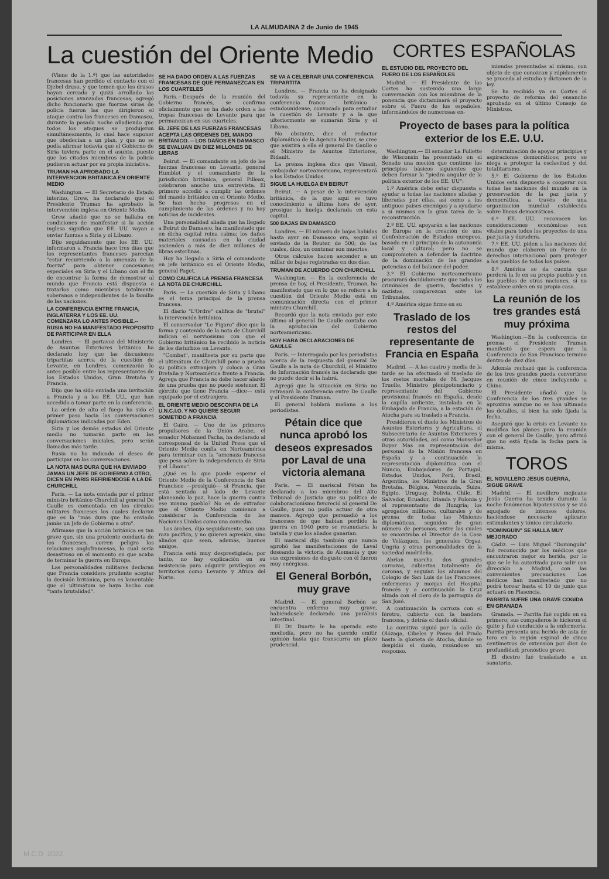LA ALMUDAINA 2 de Junio de 1945
La cuestión del Oriente Medio
(Viene de la 1.ª) que las autoridades francesas han perdido el contacto con el Djebel druso, y que temen que los drusos hayan cercado y quizá arrollado las posiciones avanzadas francesas; agregó dicho funcionario que fuerzas sirias de policía fueron las que dirigieron el ataque contra los franceses en Damasco, durante la pasada noche añadiendo que todos los ataques se produjeron simultáneamente, lo cual hace suponer que obedecían a un plan, y que no se podía afirmar todavía que el Gobierno de Siria tuviera parte en el asunto, puesto que los citados miembros de la policía pudieron actuar por su propia iniciativa.
TRUMAN HA APROBADO LA INTERVENCION BRITANICA EN ORIENTE MEDIO
Washington. — El Secretario de Estado interino, Grew, ha declarado que el Presidente Truman ha aprobado la intervención inglesa en Oriente Medio.
Grew añadió que no se hallaba en condiciones de manifestar si la acción inglesa significa que EE. UU. vayan a enviar fuerzas a Siria y el Líbano.
Dijo seguidamente que los EE. UU. informaron a Francia hace tres días que los representantes franceses parecían "estar recurriendo a la amenaza de la fuerza" para obtener concesiones especiales en Siria y el Líbano con el fin de encontrar la forma de demostrar al mundo que Francia está dispuesta a tratarlos como miembros totalmente soberanos e independientes de la familia de las naciones.
LA CONFERENCIA ENTRE FRANCIA, INGLATERRA Y LOS EE. UU. COMENZARA LO ANTES POSIBLE.--RUSIA NO HA MANIFESTADO PROPOSITO DE PARTICIPAR EN ELLA
Londres. — El portavoz del Ministerio de Asuntos Exteriores británico ha declarado hoy que las discusiones tripartitas acerca de la cuestión de Levante, en Londres, comenzarán lo antes posible entre los representantes de los Estados Unidos, Gran Bretaña y Francia.
Dijo que ha sido enviada una invitación a Francia y a los EE. UU., que han accedido a tomar parte en la conferencia.
La orden de alto el fuego ha sido el primer paso hacia las conversaciones diplomáticas indicadas por Eden.
Siria y los demás estados del Oriente medio no tomarán parte en las conversaciones iniciales, pero serán llamados más tarde.
Rusia no ha indicado el deseo de participar en las conversaciones.
LA NOTA MAS DURA QUE HA ENVIADO JAMAS UN JEFE DE GOBIERNO A OTRO, DICEN EN PARIS REFIRIENDOSE A LA DE CHURCHILL
París. — La nota enviada por el primer ministro británico Churchill al general De Gaulle es comentada en los círculos militares franceses los cuales declaran que es la "más dura que ha enviado jamás un Jefe de Gobierno a otro".
Afírmase que la acción británica es tan grave que, sin una prudente conducta de los franceses, corren peligro las relaciones anglofrancesas, lo cual sería desastroso en el momento en que acaba de terminar la guerra en Europa.
Las personalidades militares declaran que Francia considera prudente aceptar la decisión británica, pero es lamentable que el ultimátum se haya hecho con "tanta brutalidad".
SE HA DADO ORDEN A LAS FUERZAS FRANCESAS DE QUE PERMANEZCAN EN LOS CUARTELES
París.—Después de la reunión del Gobierno francés, se confirma oficialmente que se ha dado orden a las tropas francesas de Levante para que permanezcan en sus cuarteles.
EL JEFE DE LAS FUERZAS FRANCESAS ACEPTA LAS ORDENES DEL MANDO BRITANICO. -- LOS DAÑOS EN DAMASCO SE EVALUAN EN DIEZ MILLONES DE LIBRAS
Beirut. — El comandante en jefe de las fuerzas francesas en Levante, general Humblot y el comandante de la jurisdicción británica, general Pilleax, celebraron anoche una entrevista. El primero accedió a cumplir las órdenes del mando británico en el Oriente Medio. Se han hecho progresos en el cumplimiento de las órdenes y no hay noticias de incidentes.
Una personalidad aliada que ha llegado a Beirut de Damasco, ha manifestado que en dicha capital reina calma; los daños materiales causados en la ciudad ascienden a más de diez millones de libras esterlinas.
Hoy ha llegado a Siria el comandante en jefe británico en el Oriente Medio, general Paget.
COMO CALIFICA LA PRENSA FRANCESA LA NOTA DE CHURCHILL
París. — La cuestión de Siria y Líbano es el tema principal de la prensa francesa.
El diario "L'Ordre" califica de "brutal" la intervención británica.
El conservador "Le Figaro" dice que la forma y contenido de la nota de Churchill indican el nerviosismo con que el Gobierno británico ha recibido la noticia de los disturbios en Levante.
"Combat", manifiesta por su parte que el ultimátum de Churchill pone a prueba su política extranjera y coloca a Gran Bretaña y Norteamérica frente a Francia. Agrega que Francia no debe hacer alarde de una prueba que no puede sostener. El ejército que tiene Francia —dice— está equipado por el extranjero.
EL ORIENTE MEDIO DESCONFIA DE LA U.N.C.I.O. Y NO QUIERE SEGUIR SOMETIDO A FRANCIA
El Cairo. — Uno de los primeros propulsores de la Unión Arabe, el senador Mohamed Facha, ha declarado al corresponsal de la United Press que el Oriente Medio confía en Norteamérica para terminar con la "amenaza francesa que pesa sobre la independencia de Siria y el Líbano".
¿Qué es lo que puede esperar el Oriente Medio de la Conferencia de San Francisco —prosiguió— si Francia, que está sentada al lado de Levante planeando la paz, hace la guerra contra ese mismo pueblo? No es de extrañar que el Oriente Medio comience a considerar la Conferencia de las Naciones Unidas como una comedia.
Los árabes, dijo seguidamente, son una raza pacífica, y no quieren agresión, sino aliados que sean, además, buenos amigos.
Francia está muy desprestigiada; por tanto, no hay explicación en su insistencia para adquirir privilegios en territorios como Levante y Africa del Norte.
SE VA A CELEBRAR UNA CONFERENCIA TRIPARTITA
Londres. — Francia no ha designado todavía su representante en la conferencia franco - británico - estadounidense, convocada para estudiar la cuestión de Levante y a la que ulteriormente se sumarán Siria y el Líbano.
No obstante, dice el redactor diplomático de la Agencia Reuter, se cree que asistirá a ella el general De Gaulle o el Ministro de Asuntos Exteriores, Bidault.
La prensa inglesa dice que Vinant, embajador norteamericano, representará a los Estados Unidos.
SIGUE LA HUELGA EN BEIRUT
Beirut. — A pesar de la intervención británica, de la que aquí se tuvo conocimiento a última hora de ayer, prosigue la huelga declarada en esta capital.
500 BAJAS EN DAMASCO
Londres. — El número de bajas habidas hasta ayer en Damasco era, según el enviado de la Reuter, de 500; de las cuales, dice, un centenar son muertos.
Otros cálculos hacen ascender a un millar de bajas registradas en dos días.
TRUMAN DE ACUERDO CON CHURCHILL
Washington. — En la conferencia de prensa de hoy, el Presidente, Truman, ha manifestado que en lo que se refiere a la cuestión del Oriente Medio está en comunicación directa con el primer ministro Churchill.
Recordó que la nota enviada por este último al general De Gaulle contaba con la aprobación del Gobierno norteamericano.
HOY HARA DECLARACIONES DE GAULLE
París. — Interrogado por los periodistas acerca de la respuesta del general De Gaulle a la nota de Churchill, el Ministro de Información francés ha declarado que no puede decir si la habrá.
Agregó que la situación en Siria no retrasará la conferencia entre De Gaulle y el Presidente Truman.
El general hablará mañana a los periodistas.
Pétain dice que nunca aprobó los deseos expresados por Laval de una victoria alemana
París. — El mariscal Pétain ha declarado a los miembros del Alto Tribunal de Justicia que su política de colaboracionismo favoreció al general De Gaulle, pues no podía actuar de otra manera. Agregó que persuadió a los franceses de que habían perdido la guerra en 1940 pero se reanudaría la batalla y que los aliados ganarían.
El mariscal dijo también que nunca aprobó las manifestaciones de Laval deseando la victoria de Alemania y que sus expresiones de disgusto con él fueron muy enérgicas.
El General Borbón, muy grave
Madrid. — El general Borbón se encuentra enfermo muy grave, habiéndosele declarado una parálisis intestinal.
El Dr. Duarte le ha operado este mediodía, pero no ha querido emitir opinión hasta que transcurra un plazo prudencial.
CORTES ESPAÑOLAS
EL ESTUDIO DEL PROYECTO DEL FUERO DE LOS ESPAÑOLES
Madrid. — El Presidente de las Cortes ha sostenido una larga conversación con los miembros de la ponencia que dictaminará el proyecto sobre el Fuero de los españoles, informándoles de numerosas en-
miendas presentadas al mismo, con objeto de que conozcan y rápidamente se proceda al estudio y dictamen de la ley.
Se ha recibido ya en Cortes el proyecto de reforma del ensanche aprobado en el último Consejo de Ministros.
Proyecto de bases para la política exterior de los E.E. U.U.
Washington.— El senador La Follette de Wisconsin ha presentado en el Senado una moción que contiene los principios básicos siguientes que deben formar la "piedra angular de la política exterior de los EE. UU":
1.º América debe estar dispuesta a ayudar a todas las naciones aliadas y liberadas por ellas, así como a los antiguos países enemigos y a ayudarse a sí mismos en la gran tarea de la reconstrucción.
2.º EE. UU. apoyarán a las naciones de Europa en la creación de una Confederación de Estados europeos, basada en el principio de la autonomía local y cultural; pero no se comprometen a defender la doctrina de la dominación de las grandes potencias o del balance del poder.
3.º El Gobierno norteamericano procurará decididamente que todos los criminales de guerra, fascistas y nazistas, comparezcan ante los Tribunales.
4.º América sigue firme en su
Traslado de los restos del representante de Francia en España
Madrid. — A las cuatro y media de la tarde se ha efectuado el traslado de los restos mortales de M. Jacques Truelle, Ministro plenipotenciario y representante del Gobierno provisional francés en España, desde la capilla ardiente, instalada en la Embajada de Francia, a la estación de Atocha para su traslado a Francia.
Presidieron el duelo los Ministros de Asuntos Exteriores y Agricultura, el Subsecretario de Asuntos Exteriores y otras autoridades, así como Monseñor Boyer Mas en representación del personal de la Misión francesa en España y a continuación la representación diplomática con el Nuncio, Embajadores de Portugal, Estados Unidos, Perú, Brasil, Argentina, los Ministros de la Gran Bretaña, Bélgica, Venezuela, Suiza, Egipto, Uruguay, Bolivia, Chile, El Salvador, Ecuador, Irlanda y Polonia y el representante de Hungría; los agregados militares, culturales y de prensa de todas las Misiones diplomáticas, seguidos de gran número de personas, entre las cuales se encontraba el Director de la Casa de Velázquez, los generales Orgaz, Ungría y otras personalidades de la sociedad madrileña.
Abrían marcha dos grandes carrozas, cubiertas totalmente de coronas, y seguían los alumnos del Colegio de San Luis de los Franceses, enfermeras y monjas del Hospital francés y a continuación la Cruz alzada con el clero de la parroquia de San José.
A continuación la carroza con el féretro, cubierto con la bandera francesa, y detrás el duelo oficial.
La comitiva siguió por la calle de Olózaga, Cibeles y Paseo del Prado hasta la glorieta de Atocha, donde se despidió el duelo, rezándose un responso.
determinación de apoyar principios y aspiraciones democráticos; pero se niega a proteger la esclavitud y del totalitarismo.
5.º El Gobierno de los Estados Unidos está dispuesto a cooperar con todas las naciones del mundo en la preservación de la paz justa y democrática, a través de una organización mundial establecida sobre líneas democráticas.
6.º EE. UU. reconocen las consideraciones económicas son vitales para todos los proyectos de una paz justa y duradera.
7.º EE. UU. piden a las naciones del mundo que elaboren un Fuero de derechos internacional para proteger a los pueblos de todos los países.
8.º América se da cuenta que perderá la fe en su propio pueblo y en los pueblos de otras naciones, si no establece orden en su propia casa.
La reunión de los tres grandes está muy próxima
Washington.—En la conferencia de prensa el Presidente Truman manifestó que espera que la Conferencia de San Francisco termine dentro de diez días.
Además rechazó que la conferencia de los tres grandes pueda convertirse en reunión de cinco incluyendo a China.
El Presidente añadió que la Conferencia de los tres grandes se aproxima aunque no se han ultimado los detalles, si bien ha sido fijada la fecha.
Aseguró que la crisis en Levante no modifica los planes para la reunión con el general De Gaulle; pero afirmó que no está fijada la fecha para la misma.
TOROS
EL NOVILLERO JESUS GUERRA, SIGUE GRAVE
Madrid. — El novillero mejicano Jesús Guerra ha tenido durante la noche fenómenos hipotensivos y se vió aquejado de intensos dolores, haciéndose necesario aplicarle estimulantes y tónico circulatorio.
"DOMINGUIN" SE HALLA MUY MEJORADO
Cádiz. — Luis Miguel "Dominguín" fué reconocido por los médicos que encontraron mejor su herida, por lo que se le ha autorizado para salir con dirección a Madrid, con las convenientes precauciones. Los médicos han manifestado que no podrá torear hasta el 10 de junio que actuará en Plasencia.
PARRITA SUFRE UNA GRAVE COGIDA EN GRANADA
Granada. — Parrita fué cogido en su primero; sus compañeros le hicieron el quite y fué conducido a la enfermería. Parrita presenta una herida de asta de toro en la región espinal de cinco centímetros de extensión por diez de profundidad; pronóstico grave.
El diestro fué trasladado a un sanatorio.
M.C.D. 2022